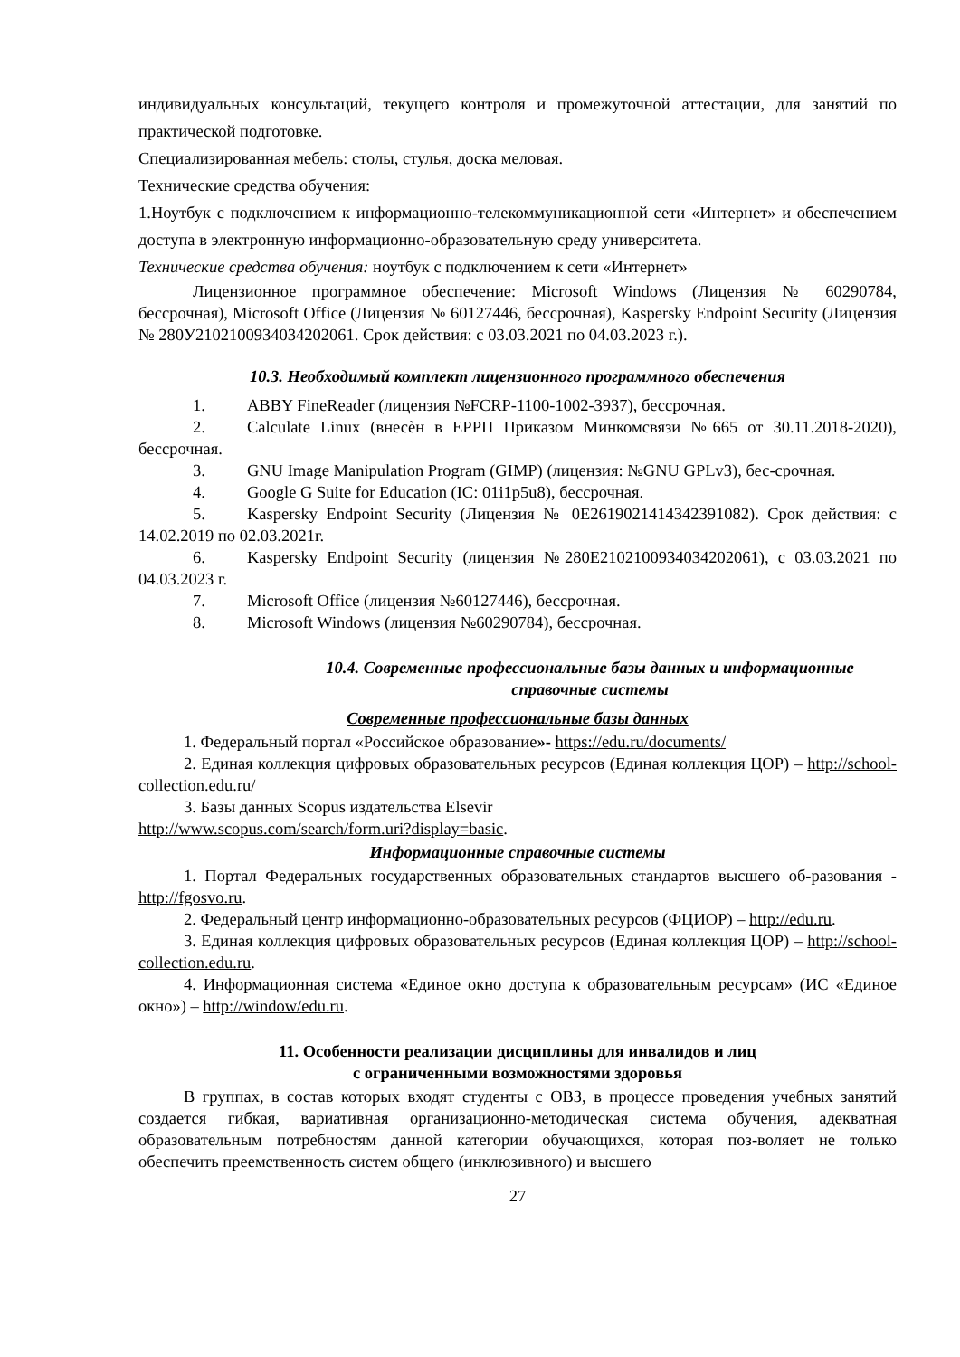индивидуальных консультаций, текущего контроля и промежуточной аттестации, для занятий по практической подготовке.
Специализированная мебель: столы, стулья, доска меловая.
Технические средства обучения:
1.Ноутбук с подключением к информационно-телекоммуникационной сети «Интернет» и обеспечением доступа в электронную информационно-образовательную среду университета.
Технические средства обучения: ноутбук с подключением к сети «Интернет»
Лицензионное программное обеспечение: Microsoft Windows (Лицензия № 60290784, бессрочная), Microsoft Office (Лицензия № 60127446, бессрочная), Kaspersky Endpoint Security (Лицензия № 280У2102100934034202061. Срок действия: с 03.03.2021 по 04.03.2023 г.).
10.3. Необходимый комплект лицензионного программного обеспечения
1. ABBY FineReader (лицензия №FCRP-1100-1002-3937), бессрочная.
2. Calculate Linux (внесѐн в ЕРРП Приказом Минкомсвязи №665 от 30.11.2018-2020), бессрочная.
3. GNU Image Manipulation Program (GIMP) (лицензия: №GNU GPLv3), бес-срочная.
4. Google G Suite for Education (IC: 01i1p5u8), бессрочная.
5. Kaspersky Endpoint Security (Лицензия № 0E26190214143423910­82). Срок действия: с 14.02.2019 по 02.03.2021г.
6. Kaspersky Endpoint Security (лицензия №280E2102100934034202061), с 03.03.2021 по 04.03.2023 г.
7. Microsoft Office (лицензия №60127446), бессрочная.
8. Microsoft Windows (лицензия №60290784), бессрочная.
10.4. Современные профессиональные базы данных и информационные справочные системы
Современные профессиональные базы данных
1. Федеральный портал «Российское образование»- https://edu.ru/documents/
2. Единая коллекция цифровых образовательных ресурсов (Единая коллекция ЦОР) – http://school-collection.edu.ru/
3. Базы данных Scopus издательства Elsevir
http://www.scopus.com/search/form.uri?display=basic.
Информационные справочные системы
1. Портал Федеральных государственных образовательных стандартов высшего об-разования - http://fgosvo.ru.
2. Федеральный центр информационно-образовательных ресурсов (ФЦИОР) – http://edu.ru.
3. Единая коллекция цифровых образовательных ресурсов (Единая коллекция ЦОР) – http://school-collection.edu.ru.
4. Информационная система «Единое окно доступа к образовательным ресурсам» (ИС «Единое окно») – http://window/edu.ru.
11. Особенности реализации дисциплины для инвалидов и лиц
с ограниченными возможностями здоровья
В группах, в состав которых входят студенты с ОВЗ, в процессе проведения учебных занятий создается гибкая, вариативная организационно-методическая система обучения, адекватная образовательным потребностям данной категории обучающихся, которая поз-воляет не только обеспечить преемственность систем общего (инклюзивного) и высшего
27